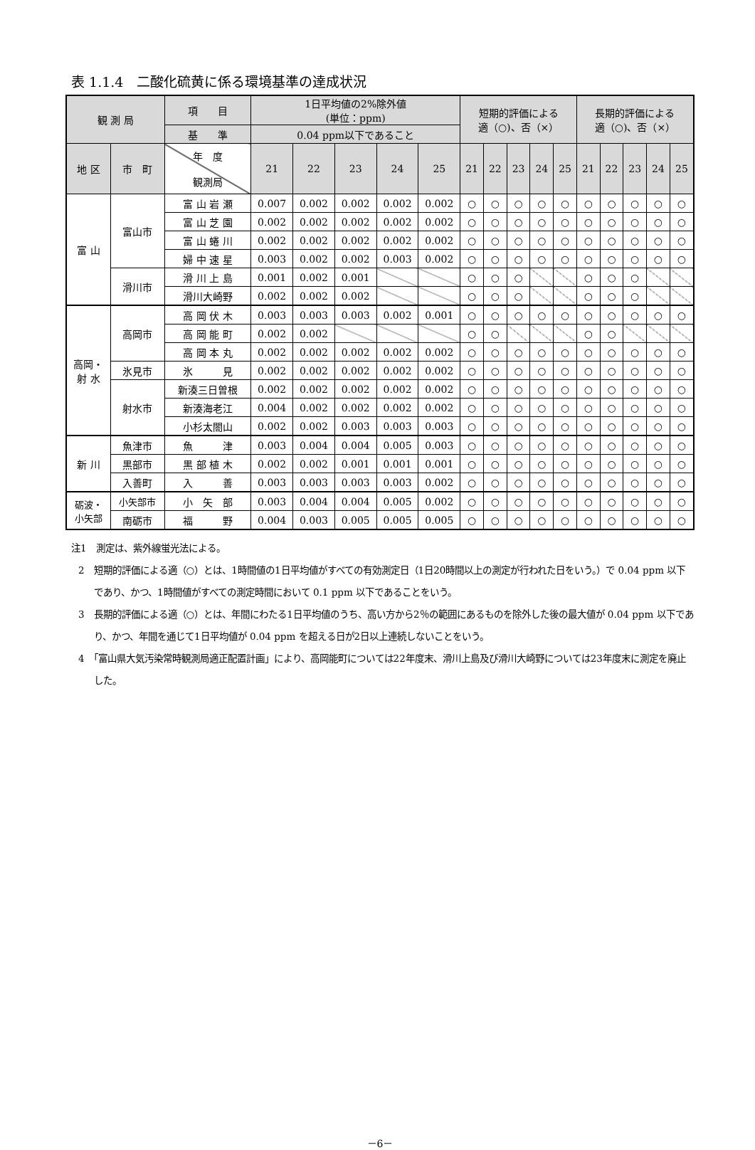表 1.1.4　二酸化硫黄に係る環境基準の達成状況
| 観 測 局 | | 項 目 | 1日平均値の2%除外値 (単位：ppm) | | | | | 短期的評価による 適（○)、否（×） | | | | | 長期的評価による 適（○)、否（×） | | | | |
| --- | --- | --- | --- | --- | --- | --- | --- | --- | --- | --- | --- | --- | --- | --- | --- | --- | --- |
| | | 基 準 | 0.04 ppm以下であること | | | | | | | | | | | | | | |
| | | 年 度 観測局 | 21 | 22 | 23 | 24 | 25 | 21 | 22 | 23 | 24 | 25 | 21 | 22 | 23 | 24 | 25 |
| 地 区 | 市 町 | | | | | | | | | | | | | | | | |
| 富 山 | 富山市 | 富 山 岩 瀬 | 0.007 | 0.002 | 0.002 | 0.002 | 0.002 | ○ | ○ | ○ | ○ | ○ | ○ | ○ | ○ | ○ | ○ |
| | | 富 山 芝 園 | 0.002 | 0.002 | 0.002 | 0.002 | 0.002 | ○ | ○ | ○ | ○ | ○ | ○ | ○ | ○ | ○ | ○ |
| | | 富 山 蜷 川 | 0.002 | 0.002 | 0.002 | 0.002 | 0.002 | ○ | ○ | ○ | ○ | ○ | ○ | ○ | ○ | ○ | ○ |
| | | 婦 中 速 星 | 0.003 | 0.002 | 0.002 | 0.003 | 0.002 | ○ | ○ | ○ | ○ | ○ | ○ | ○ | ○ | ○ | ○ |
| | 滑川市 | 滑 川 上 島 | 0.001 | 0.002 | 0.001 | | | ○ | ○ | ○ | | | ○ | ○ | ○ | | |
| | | 滑川大崎野 | 0.002 | 0.002 | 0.002 | | | ○ | ○ | ○ | | | ○ | ○ | ○ | | |
| 高岡・ 射 水 | 高岡市 | 高 岡 伏 木 | 0.003 | 0.003 | 0.003 | 0.002 | 0.001 | ○ | ○ | ○ | ○ | ○ | ○ | ○ | ○ | ○ | ○ |
| | | 高 岡 能 町 | 0.002 | 0.002 | | | | ○ | ○ | | | | ○ | ○ | | | |
| | | 高 岡 本 丸 | 0.002 | 0.002 | 0.002 | 0.002 | 0.002 | ○ | ○ | ○ | ○ | ○ | ○ | ○ | ○ | ○ | ○ |
| | 氷見市 | 氷 見 | 0.002 | 0.002 | 0.002 | 0.002 | 0.002 | ○ | ○ | ○ | ○ | ○ | ○ | ○ | ○ | ○ | ○ |
| | 射水市 | 新湊三日曽根 | 0.002 | 0.002 | 0.002 | 0.002 | 0.002 | ○ | ○ | ○ | ○ | ○ | ○ | ○ | ○ | ○ | ○ |
| | | 新湊海老江 | 0.004 | 0.002 | 0.002 | 0.002 | 0.002 | ○ | ○ | ○ | ○ | ○ | ○ | ○ | ○ | ○ | ○ |
| | | 小杉太閤山 | 0.002 | 0.002 | 0.003 | 0.003 | 0.003 | ○ | ○ | ○ | ○ | ○ | ○ | ○ | ○ | ○ | ○ |
| 新 川 | 魚津市 | 魚 津 | 0.003 | 0.004 | 0.004 | 0.005 | 0.003 | ○ | ○ | ○ | ○ | ○ | ○ | ○ | ○ | ○ | ○ |
| | 黒部市 | 黒 部 植 木 | 0.002 | 0.002 | 0.001 | 0.001 | 0.001 | ○ | ○ | ○ | ○ | ○ | ○ | ○ | ○ | ○ | ○ |
| | 入善町 | 入 善 | 0.003 | 0.003 | 0.003 | 0.003 | 0.002 | ○ | ○ | ○ | ○ | ○ | ○ | ○ | ○ | ○ | ○ |
| 砺波・ 小矢部 | 小矢部市 | 小 矢 部 | 0.003 | 0.004 | 0.004 | 0.005 | 0.002 | ○ | ○ | ○ | ○ | ○ | ○ | ○ | ○ | ○ | ○ |
| | 南砺市 | 福 野 | 0.004 | 0.003 | 0.005 | 0.005 | 0.005 | ○ | ○ | ○ | ○ | ○ | ○ | ○ | ○ | ○ | ○ |
注1　測定は、紫外線蛍光法による。
2　短期的評価による適（○）とは、1時間値の1日平均値がすべての有効測定日（1日20時間以上の測定が行われた日をいう。）で 0.04 ppm 以下であり、かつ、1時間値がすべての測定時間において 0.1 ppm 以下であることをいう。
3　長期的評価による適（○）とは、年間にわたる1日平均値のうち、高い方から2％の範囲にあるものを除外した後の最大値が 0.04 ppm 以下であり、かつ、年間を通じて1日平均値が 0.04 ppm を超える日が2日以上連続しないことをいう。
4　「富山県大気汚染常時観測局適正配置計画」により、高岡能町については22年度末、滑川上島及び滑川大崎野については23年度末に測定を廃止した。
－6－